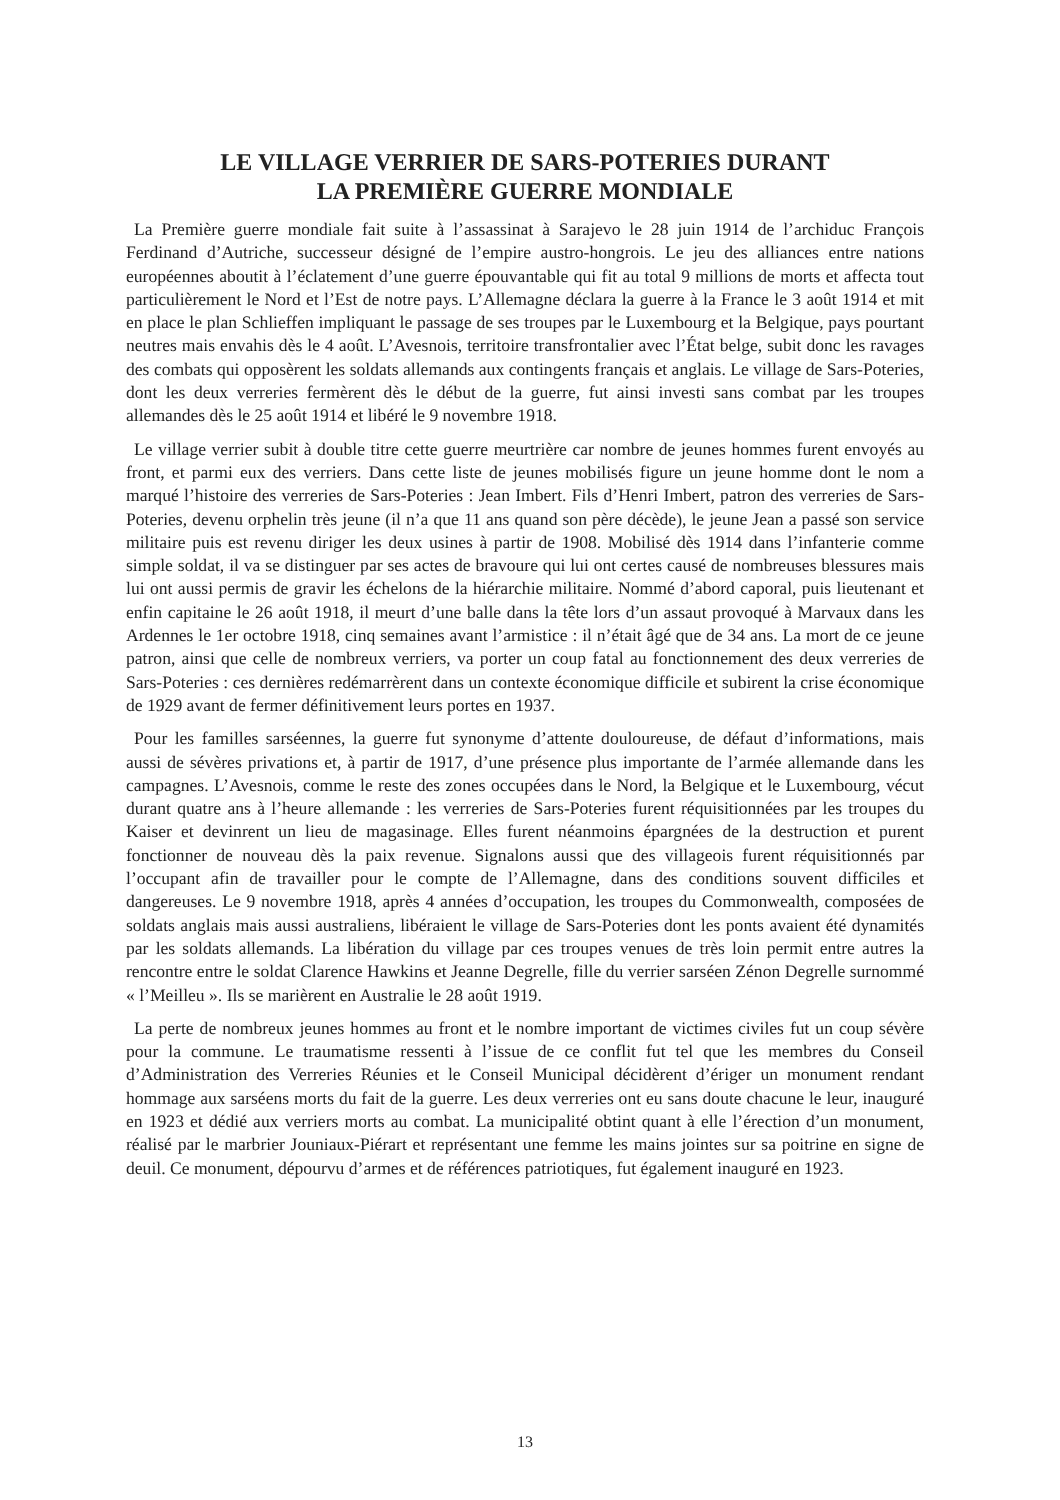LE VILLAGE VERRIER DE SARS-POTERIES DURANT
LA PREMIÈRE GUERRE MONDIALE
La Première guerre mondiale fait suite à l’assassinat à Sarajevo le 28 juin 1914 de l’archiduc François Ferdinand d’Autriche, successeur désigné de l’empire austro-hongrois. Le jeu des alliances entre nations européennes aboutit à l’éclatement d’une guerre épouvantable qui fit au total 9 millions de morts et affecta tout particulièrement le Nord et l’Est de notre pays. L’Allemagne déclara la guerre à la France le 3 août 1914 et mit en place le plan Schlieffen impliquant le passage de ses troupes par le Luxembourg et la Belgique, pays pourtant neutres mais envahis dès le 4 août. L’Avesnois, territoire transfrontalier avec l’État belge, subit donc les ravages des combats qui opposèrent les soldats allemands aux contingents français et anglais. Le village de Sars-Poteries, dont les deux verreries fermèrent dès le début de la guerre, fut ainsi investi sans combat par les troupes allemandes dès le 25 août 1914 et libéré le 9 novembre 1918.
Le village verrier subit à double titre cette guerre meurtrière car nombre de jeunes hommes furent envoyés au front, et parmi eux des verriers. Dans cette liste de jeunes mobilisés figure un jeune homme dont le nom a marqué l’histoire des verreries de Sars-Poteries : Jean Imbert. Fils d’Henri Imbert, patron des verreries de Sars-Poteries, devenu orphelin très jeune (il n’a que 11 ans quand son père décède), le jeune Jean a passé son service militaire puis est revenu diriger les deux usines à partir de 1908. Mobilisé dès 1914 dans l’infanterie comme simple soldat, il va se distinguer par ses actes de bravoure qui lui ont certes causé de nombreuses blessures mais lui ont aussi permis de gravir les échelons de la hiérarchie militaire. Nommé d’abord caporal, puis lieutenant et enfin capitaine le 26 août 1918, il meurt d’une balle dans la tête lors d’un assaut provoqué à Marvaux dans les Ardennes le 1er octobre 1918, cinq semaines avant l’armistice : il n’était âgé que de 34 ans. La mort de ce jeune patron, ainsi que celle de nombreux verriers, va porter un coup fatal au fonctionnement des deux verreries de Sars-Poteries : ces dernières redémarrèrent dans un contexte économique difficile et subirent la crise économique de 1929 avant de fermer définitivement leurs portes en 1937.
Pour les familles sarséennes, la guerre fut synonyme d’attente douloureuse, de défaut d’informations, mais aussi de sévères privations et, à partir de 1917, d’une présence plus importante de l’armée allemande dans les campagnes. L’Avesnois, comme le reste des zones occupées dans le Nord, la Belgique et le Luxembourg, vécut durant quatre ans à l’heure allemande : les verreries de Sars-Poteries furent réquisitionnées par les troupes du Kaiser et devinrent un lieu de magasinage. Elles furent néanmoins épargnées de la destruction et purent fonctionner de nouveau dès la paix revenue. Signalons aussi que des villageois furent réquisitionnés par l’occupant afin de travailler pour le compte de l’Allemagne, dans des conditions souvent difficiles et dangereuses. Le 9 novembre 1918, après 4 années d’occupation, les troupes du Commonwealth, composées de soldats anglais mais aussi australiens, libéraient le village de Sars-Poteries dont les ponts avaient été dynamités par les soldats allemands. La libération du village par ces troupes venues de très loin permit entre autres la rencontre entre le soldat Clarence Hawkins et Jeanne Degrelle, fille du verrier sarséen Zénon Degrelle surnommé « l’Meilleu ». Ils se marièrent en Australie le 28 août 1919.
La perte de nombreux jeunes hommes au front et le nombre important de victimes civiles fut un coup sévère pour la commune. Le traumatisme ressenti à l’issue de ce conflit fut tel que les membres du Conseil d’Administration des Verreries Réunies et le Conseil Municipal décidèrent d’ériger un monument rendant hommage aux sarséens morts du fait de la guerre. Les deux verreries ont eu sans doute chacune le leur, inauguré en 1923 et dédié aux verriers morts au combat. La municipalité obtint quant à elle l’érection d’un monument, réalisé par le marbrier Jouniaux-Piérart et représentant une femme les mains jointes sur sa poitrine en signe de deuil. Ce monument, dépourvu d’armes et de références patriotiques, fut également inauguré en 1923.
13